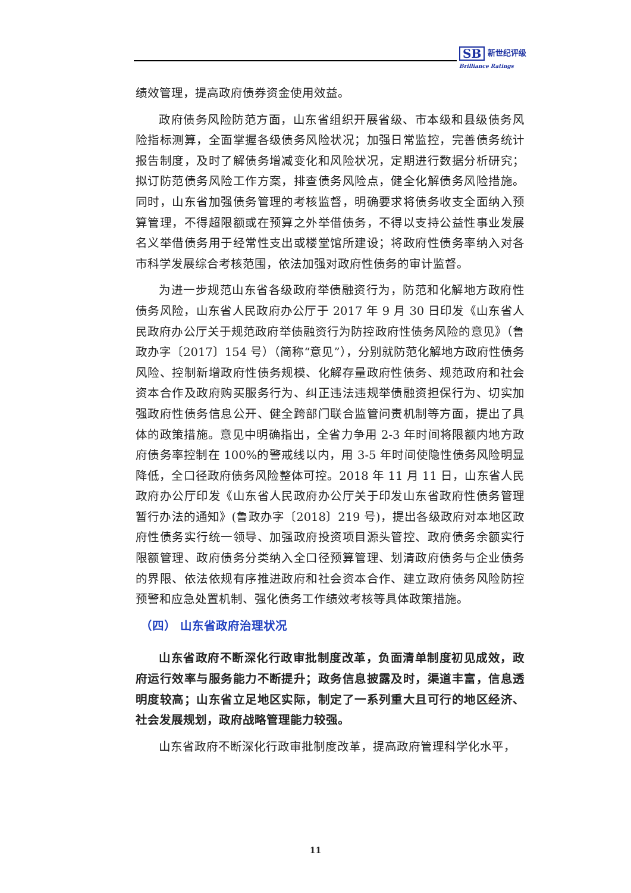SB 新世纪评级
Brilliance Ratings
绩效管理，提高政府债券资金使用效益。
政府债务风险防范方面，山东省组织开展省级、市本级和县级债务风险指标测算，全面掌握各级债务风险状况；加强日常监控，完善债务统计报告制度，及时了解债务增减变化和风险状况，定期进行数据分析研究；拟订防范债务风险工作方案，排查债务风险点，健全化解债务风险措施。同时，山东省加强债务管理的考核监督，明确要求将债务收支全面纳入预算管理，不得超限额或在预算之外举借债务，不得以支持公益性事业发展名义举借债务用于经常性支出或楼堂馆所建设；将政府性债务率纳入对各市科学发展综合考核范围，依法加强对政府性债务的审计监督。
为进一步规范山东省各级政府举债融资行为，防范和化解地方政府性债务风险，山东省人民政府办公厅于 2017 年 9 月 30 日印发《山东省人民政府办公厅关于规范政府举债融资行为防控政府性债务风险的意见》（鲁政办字〔2017〕154 号）（简称“意见”），分别就防范化解地方政府性债务风险、控制新增政府性债务规模、化解存量政府性债务、规范政府和社会资本合作及政府购买服务行为、纠正违法违规举债融资担保行为、切实加强政府性债务信息公开、健全跨部门联合监管问责机制等方面，提出了具体的政策措施。意见中明确指出，全省力争用 2-3 年时间将限额内地方政府债务率控制在 100%的警戒线以内，用 3-5 年时间使隐性债务风险明显降低，全口径政府债务风险整体可控。2018 年 11 月 11 日，山东省人民政府办公厅印发《山东省人民政府办公厅关于印发山东省政府性债务管理暂行办法的通知》(鲁政办字〔2018〕219 号)，提出各级政府对本地区政府性债务实行统一领导、加强政府投资项目源头管控、政府债务余额实行限额管理、政府债务分类纳入全口径预算管理、划清政府债务与企业债务的界限、依法依规有序推进政府和社会资本合作、建立政府债务风险防控预警和应急处置机制、强化债务工作绩效考核等具体政策措施。
（四） 山东省政府治理状况
山东省政府不断深化行政审批制度改革，负面清单制度初见成效，政府运行效率与服务能力不断提升；政务信息披露及时，渠道丰富，信息透明度较高；山东省立足地区实际，制定了一系列重大且可行的地区经济、社会发展规划，政府战略管理能力较强。
山东省政府不断深化行政审批制度改革，提高政府管理科学化水平，
11